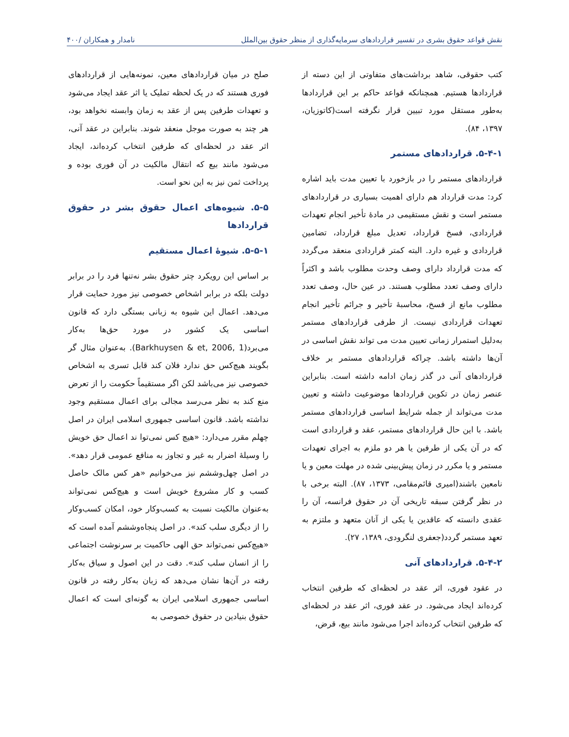نقش قواعد حقوق بشری در تفسیر قراردادهای سرمایه‌گذاری از منظر حقوق بین‌الملل نامدار و همکاران /۴۰۰
کتب حقوقی، شاهد برداشت‌های متفاوتی از این دسته از قراردادها هستیم. همچنانکه قواعد حاکم بر این قراردادها به‌طور مستقل مورد تبیین قرار نگرفته است(کاتوزیان، ۱۳۹۷، ۸۴).
۵-۴-۱. قراردادهای مستمر
قراردادهای مستمر را در بازخورد با تعیین مدت باید اشاره کرد: مدت قرارداد هم دارای اهمیت بسیاری در قراردادهای مستمر است و نقش مستقیمی در مادهٔ تأخیر انجام تعهدات قراردادی، فسخ قرارداد، تعدیل مبلغ قرارداد، تضامین قراردادی و غیره دارد. البته کمتر قراردادی منعقد می‌گردد که مدت قرارداد دارای وصف وحدت مطلوب باشد و اکثراً دارای وصف تعدد مطلوب هستند. در عین حال، وصف تعدد مطلوب مانع از فسخ، محاسبهٔ تأخیر و جرائم تأخیر انجام تعهدات قراردادی نیست. از طرفی قراردادهای مستمر به‌دلیل استمرار زمانی تعیین مدت می تواند نقش اساسی در آن‌ها داشته باشد. چراکه قراردادهای مستمر بر خلاف قراردادهای آنی در گذر زمان ادامه داشته است. بنابراین عنصر زمان در تکوین قراردادها موضوعیت داشته و تعیین مدت می‌تواند از جمله شرایط اساسی قراردادهای مستمر باشد. با این حال قراردادهای مستمر، عقد و قراردادی است که در آن یکی از طرفین یا هر دو ملزم به اجرای تعهدات مستمر و یا مکرر در زمان پیش‌بینی شده در مهلت معین و یا نامعین باشند(امیری قائم‌مقامی، ۱۳۷۳، ۸۷). البته برخی با در نظر گرفتن سبقه تاریخی آن در حقوق فرانسه، آن را عقدی دانسته که عاقدین یا یکی از آنان متعهد و ملتزم به تعهد مستمر گردد(جعفری لنگرودی، ۱۳۸۹، ۲۷).
۵-۴-۲. قراردادهای آنی
در عقود فوری، اثر عقد در لحظه‌ای که طرفین انتخاب کرده‌اند ایجاد می‌شود. در عقد فوری، اثر عقد در لحظه‌ای که طرفین انتخاب کرده‌اند اجرا می‌شود مانند بیع، قرض،
صلح در میان قراردادهای معین، نمونه‌هایی از قراردادهای فوری هستند که در یک لحظه تملیک یا اثر عقد ایجاد می‌شود و تعهدات طرفین پس از عقد به زمان وابسته نخواهد بود، هر چند به صورت موجل منعقد شوند. بنابراین در عقد آنی، اثر عقد در لحظه‌ای که طرفین انتخاب کرده‌اند، ایجاد می‌شود مانند بیع که انتقال مالکیت در آن فوری بوده و پرداخت ثمن نیز به این نحو است.
۵-۵. شیوه‌های اعمال حقوق بشر در حقوق قراردادها
۵-۵-۱. شیوهٔ اعمال مستقیم
بر اساس این رویکرد چتر حقوق بشر نه‌تنها فرد را در برابر دولت بلکه در برابر اشخاص خصوصی نیز مورد حمایت قرار می‌دهد. اعمال این شیوه به زبانی بستگی دارد که قانون اساسی یک کشور در مورد حق‌ها به‌کار می‌برد(Barkhuysen & et, 2006, 1). به‌عنوان مثال گر بگویند هیچ‌کس حق ندارد فلان کند قابل تسری به اشخاص خصوصی نیز می‌باشد لکن اگر مستقیماً حکومت را از تعرض منع کند به نظر می‌رسد مجالی برای اعمال مستقیم وجود نداشته باشد. قانون اساسی جمهوری اسلامی ایران در اصل چهلم مقرر می‌دارد: «هیچ کس نمی‌توا ند اعمال حق خویش را وسیلهٔ اضرار به غیر و تجاوز به منافع عمومی قرار دهد». در اصل چهل‌وششم نیز می‌خوانیم «هر کس مالک حاصل کسب و کار مشروع خویش است و هیچ‌کس نمی‌تواند به‌عنوان مالکیت نسبت به کسب‌وکار خود، امکان کسب‌وکار را از دیگری سلب کند». در اصل پنجاه‌وششم آمده است که «هیچ‌کس نمی‌تواند حق الهی حاکمیت بر سرنوشت اجتماعی را از انسان سلب کند». دقت در این اصول و سیاق به‌کار رفته در آن‌ها نشان می‌دهد که زبان به‌کار رفته در قانون اساسی جمهوری اسلامی ایران به گونه‌ای است که اعمال حقوق بنیادین در حقوق خصوصی به